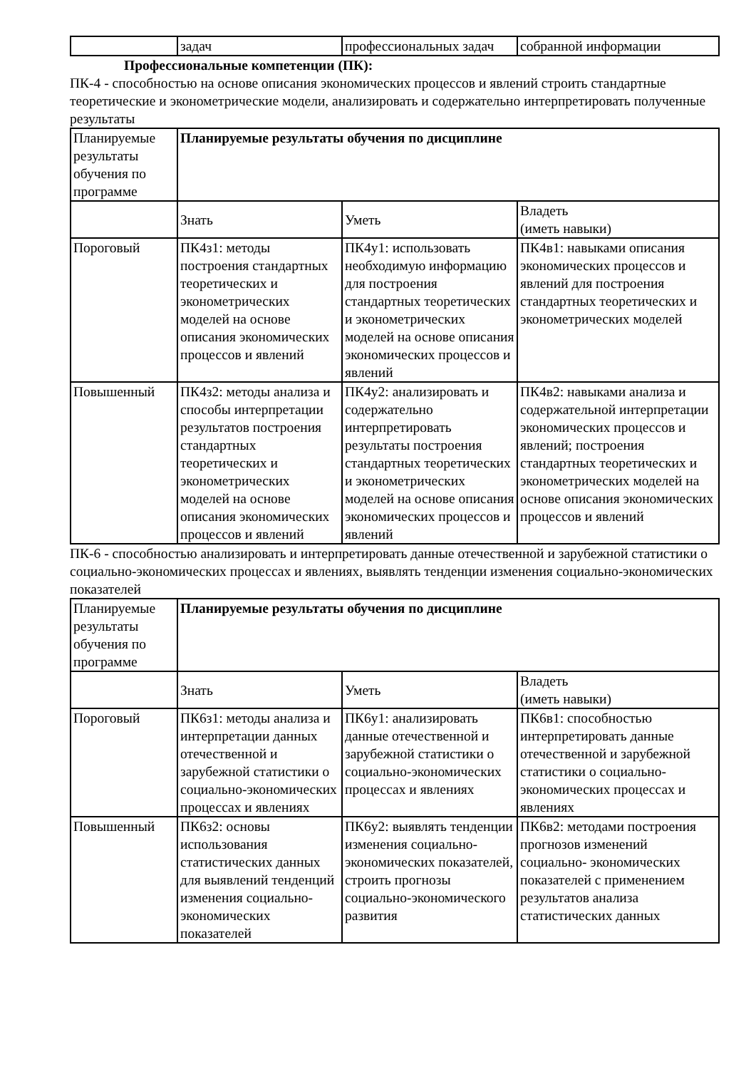| | задач | профессиональных задач | собранной информации |
Профессиональные компетенции (ПК):
ПК-4 - способностью на основе описания экономических процессов и явлений строить стандартные теоретические и эконометрические модели, анализировать и содержательно интерпретировать полученные результаты
| Планируемые результаты обучения по программе | Планируемые результаты обучения по дисциплине | | |
| | Знать | Уметь | Владеть (иметь навыки) |
| Пороговый | ПК4з1: методы построения стандартных теоретических и эконометрических моделей на основе описания экономических процессов и явлений | ПК4у1: использовать необходимую информацию для построения стандартных теоретических и эконометрических моделей на основе описания экономических процессов и явлений | ПК4в1: навыками описания экономических процессов и явлений для построения стандартных теоретических и эконометрических моделей |
| Повышенный | ПК4з2: методы анализа и способы интерпретации результатов построения стандартных теоретических и эконометрических моделей на основе описания экономических процессов и явлений | ПК4у2: анализировать и содержательно интерпретировать результаты построения стандартных теоретических и эконометрических моделей на основе описания экономических процессов и явлений | ПК4в2: навыками анализа и содержательной интерпретации экономических процессов и явлений; построения стандартных теоретических и эконометрических моделей на основе описания экономических процессов и явлений |
ПК-6 - способностью анализировать и интерпретировать данные отечественной и зарубежной статистики о социально-экономических процессах и явлениях, выявлять тенденции изменения социально-экономических показателей
| Планируемые результаты обучения по программе | Планируемые результаты обучения по дисциплине | | |
| | Знать | Уметь | Владеть (иметь навыки) |
| Пороговый | ПК6з1: методы анализа и интерпретации данных отечественной и зарубежной статистики о социально-экономических процессах и явлениях | ПК6у1: анализировать данные отечественной и зарубежной статистики о социально-экономических процессах и явлениях | ПК6в1: способностью интерпретировать данные отечественной и зарубежной статистики о социально-экономических процессах и явлениях |
| Повышенный | ПК6з2: основы использования статистических данных для выявлений тенденций изменения социально-экономических показателей | ПК6у2: выявлять тенденции изменения социально-экономических показателей, строить прогнозы социально-экономического развития | ПК6в2: методами построения прогнозов изменений социально- экономических показателей с применением результатов анализа статистических данных |